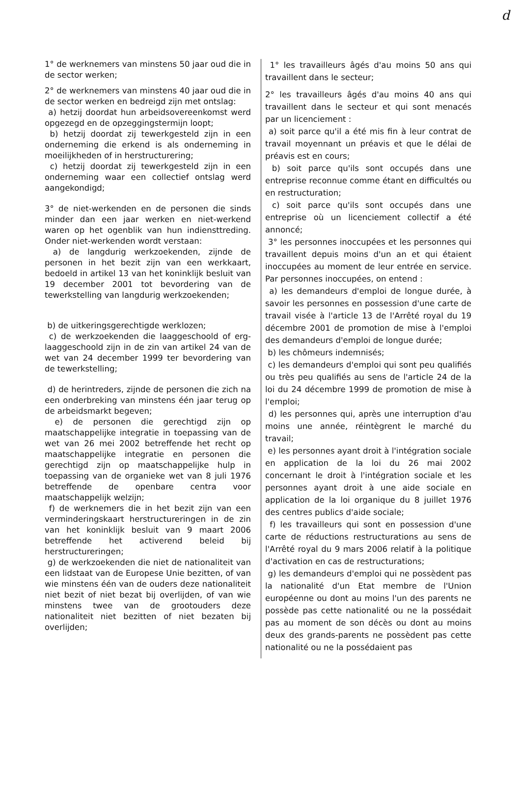d
1° de werknemers van minstens 50 jaar oud die in de sector werken;
2° de werknemers van minstens 40 jaar oud die in de sector werken en bedreigd zijn met ontslag:
a) hetzij doordat hun arbeidsovereenkomst werd opgezegd en de opzeggingstermijn loopt;
b) hetzij doordat zij tewerkgesteld zijn in een onderneming die erkend is als onderneming in moeilijkheden of in herstructurering;
c) hetzij doordat zij tewerkgesteld zijn in een onderneming waar een collectief ontslag werd aangekondigd;
3° de niet-werkenden en de personen die sinds minder dan een jaar werken en niet-werkend waren op het ogenblik van hun indiensttreding. Onder niet-werkenden wordt verstaan:
a) de langdurig werkzoekenden, zijnde de personen in het bezit zijn van een werkkaart, bedoeld in artikel 13 van het koninklijk besluit van 19 december 2001 tot bevordering van de tewerkstelling van langdurig werkzoekenden;
b) de uitkeringsgerechtigde werklozen;
c) de werkzoekenden die laaggeschoold of erg-laaggeschoold zijn in de zin van artikel 24 van de wet van 24 december 1999 ter bevordering van de tewerkstelling;
d) de herintreders, zijnde de personen die zich na een onderbreking van minstens één jaar terug op de arbeidsmarkt begeven;
e) de personen die gerechtigd zijn op maatschappelijke integratie in toepassing van de wet van 26 mei 2002 betreffende het recht op maatschappelijke integratie en personen die gerechtigd zijn op maatschappelijke hulp in toepassing van de organieke wet van 8 juli 1976 betreffende de openbare centra voor maatschappelijk welzijn;
f) de werknemers die in het bezit zijn van een verminderingskaart herstructureringen in de zin van het koninklijk besluit van 9 maart 2006 betreffende het activerend beleid bij herstructureringen;
g) de werkzoekenden die niet de nationaliteit van een lidstaat van de Europese Unie bezitten, of van wie minstens één van de ouders deze nationaliteit niet bezit of niet bezat bij overlijden, of van wie minstens twee van de grootouders deze nationaliteit niet bezitten of niet bezaten bij overlijden;
1° les travailleurs âgés d'au moins 50 ans qui travaillent dans le secteur;
2° les travailleurs âgés d'au moins 40 ans qui travaillent dans le secteur et qui sont menacés par un licenciement :
a) soit parce qu'il a été mis fin à leur contrat de travail moyennant un préavis et que le délai de préavis est en cours;
b) soit parce qu'ils sont occupés dans une entreprise reconnue comme étant en difficultés ou en restructuration;
c) soit parce qu'ils sont occupés dans une entreprise où un licenciement collectif a été annoncé;
3° les personnes inoccupées et les personnes qui travaillent depuis moins d'un an et qui étaient inoccupées au moment de leur entrée en service. Par personnes inoccupées, on entend :
a) les demandeurs d'emploi de longue durée, à savoir les personnes en possession d'une carte de travail visée à l'article 13 de l'Arrêté royal du 19 décembre 2001 de promotion de mise à l'emploi des demandeurs d'emploi de longue durée;
b) les chômeurs indemnisés;
c) les demandeurs d'emploi qui sont peu qualifiés ou très peu qualifiés au sens de l'article 24 de la loi du 24 décembre 1999 de promotion de mise à l'emploi;
d) les personnes qui, après une interruption d'au moins une année, réintègrent le marché du travail;
e) les personnes ayant droit à l'intégration sociale en application de la loi du 26 mai 2002 concernant le droit à l'intégration sociale et les personnes ayant droit à une aide sociale en application de la loi organique du 8 juillet 1976 des centres publics d'aide sociale;
f) les travailleurs qui sont en possession d'une carte de réductions restructurations au sens de l'Arrêté royal du 9 mars 2006 relatif à la politique d'activation en cas de restructurations;
g) les demandeurs d'emploi qui ne possèdent pas la nationalité d'un Etat membre de l'Union européenne ou dont au moins l'un des parents ne possède pas cette nationalité ou ne la possédait pas au moment de son décès ou dont au moins deux des grands-parents ne possèdent pas cette nationalité ou ne la possédaient pas